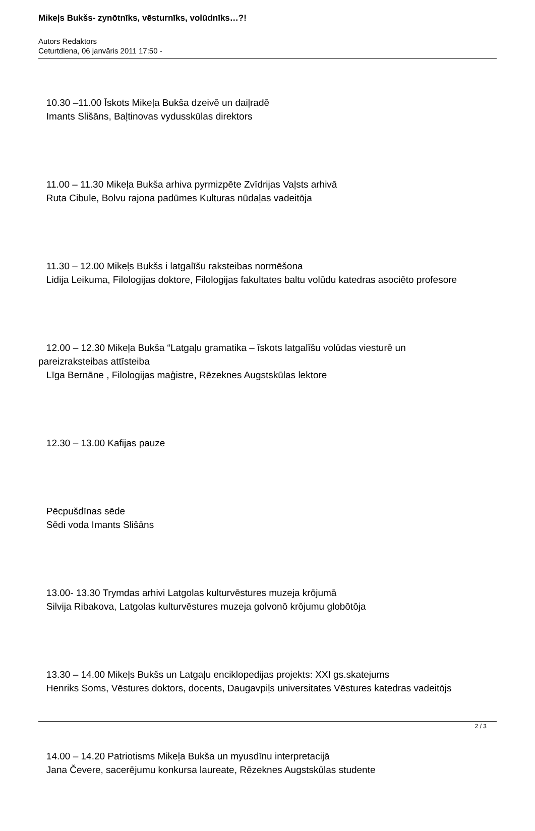Mikeļs Bukšs- zynōtnīks, vēsturnīks, volūdnīks…?!
Autors Redaktors
Ceturtdiena, 06 janvāris 2011 17:50 -
10.30 –11.00 Īskots Mikeļa Bukša dzeivē un daiļradē
Imants Slišāns, Baļtinovas vydusskūlas direktors
11.00 – 11.30 Mikeļa Bukša arhiva pyrmizpēte Zvīdrijas Vaļsts arhivā
Ruta Cibule, Bolvu rajona padūmes Kulturas nūdaļas vadeitōja
11.30 – 12.00 Mikeļs Bukšs i latgalīšu raksteibas normēšona
Lidija Leikuma, Filologijas doktore, Filologijas fakultates baltu volūdu katedras asociēto profesore
12.00 – 12.30 Mikeļa Bukša “Latgaļu gramatika – īskots latgalīšu volūdas viesturē un pareizraksteibas attīsteiba
Līga Bernāne , Filologijas maģistre, Rēzeknes Augstskūlas lektore
12.30 – 13.00 Kafijas pauze
Pēcpušdīnas sēde
Sēdi voda Imants Slišāns
13.00- 13.30 Trymdas arhivi Latgolas kulturvēstures muzeja krōjumā
Silvija Ribakova, Latgolas kulturvēstures muzeja golvonō krōjumu globōtōja
13.30 – 14.00 Mikeļs Bukšs un Latgaļu enciklopedijas projekts: XXI gs.skatejums
Henriks Soms, Vēstures doktors, docents, Daugavpiļs universitates Vēstures katedras vadeitōjs
14.00 – 14.20 Patriotisms Mikeļa Bukša un myusdīnu interpretacijā
Jana Čevere, sacerējumu konkursa laureate, Rēzeknes Augstskūlas studente
2 / 3